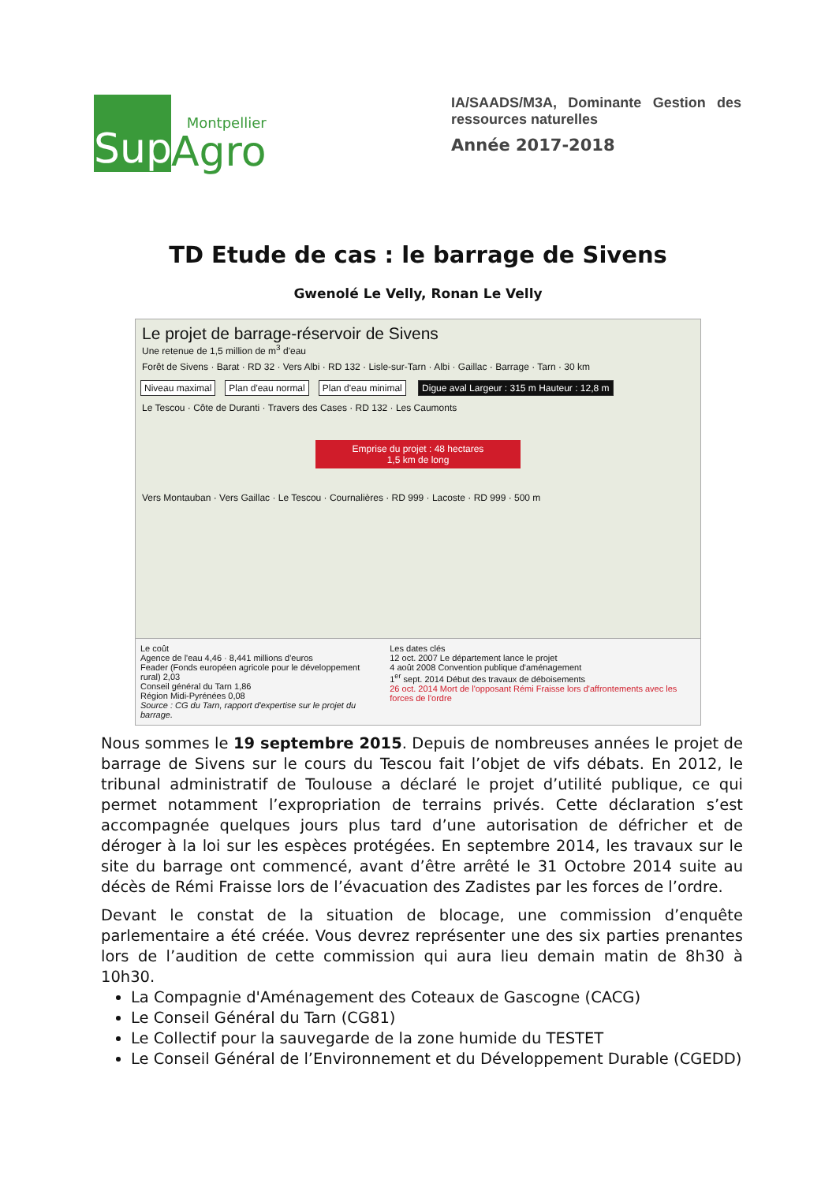Sup
Montpellier
Agro
IA/SAADS/M3A, Dominante Gestion des ressources naturelles
Année 2017-2018
TD Etude de cas : le barrage de Sivens
Gwenolé Le Velly, Ronan Le Velly
Le projet de barrage-réservoir de Sivens
Une retenue de 1,5 million de m<sup>3</sup> d'eau
Forêt de Sivens · Barat · RD 32 · Vers Albi · RD 132 · Lisle-sur-Tarn · Albi · Gaillac · Barrage · Tarn · 30 km
Niveau maximal Plan d'eau normal Plan d'eau minimal Digue aval Largeur : 315 m Hauteur : 12,8 m
Le Tescou · Côte de Duranti · Travers des Cases · RD 132 · Les Caumonts
Emprise du projet : 48 hectares
1,5 km de long
Vers Montauban · Vers Gaillac · Le Tescou · Cournalières · RD 999 · Lacoste · RD 999 · 500 m
Le coût
Agence de l'eau 4,46 · 8,441 millions d'euros
Feader (Fonds européen agricole pour le développement rural) 2,03
Conseil général du Tarn 1,86
Région Midi-Pyrénées 0,08
Source : CG du Tarn, rapport d'expertise sur le projet du barrage.
Les dates clés
12 oct. 2007 Le département lance le projet
4 août 2008 Convention publique d'aménagement
1<sup>er</sup> sept. 2014 Début des travaux de déboisements
26 oct. 2014 Mort de l'opposant Rémi Fraisse lors d'affrontements avec les forces de l'ordre
Nous sommes le 19 septembre 2015. Depuis de nombreuses années le projet de barrage de Sivens sur le cours du Tescou fait l’objet de vifs débats. En 2012, le tribunal administratif de Toulouse a déclaré le projet d’utilité publique, ce qui permet notamment l’expropriation de terrains privés. Cette déclaration s’est accompagnée quelques jours plus tard d’une autorisation de défricher et de déroger à la loi sur les espèces protégées. En septembre 2014, les travaux sur le site du barrage ont commencé, avant d’être arrêté le 31 Octobre 2014 suite au décès de Rémi Fraisse lors de l’évacuation des Zadistes par les forces de l’ordre.
Devant le constat de la situation de blocage, une commission d’enquête parlementaire a été créée. Vous devrez représenter une des six parties prenantes lors de l’audition de cette commission qui aura lieu demain matin de 8h30 à 10h30.
La Compagnie d'Aménagement des Coteaux de Gascogne (CACG)
Le Conseil Général du Tarn (CG81)
Le Collectif pour la sauvegarde de la zone humide du TESTET
Le Conseil Général de l’Environnement et du Développement Durable (CGEDD)